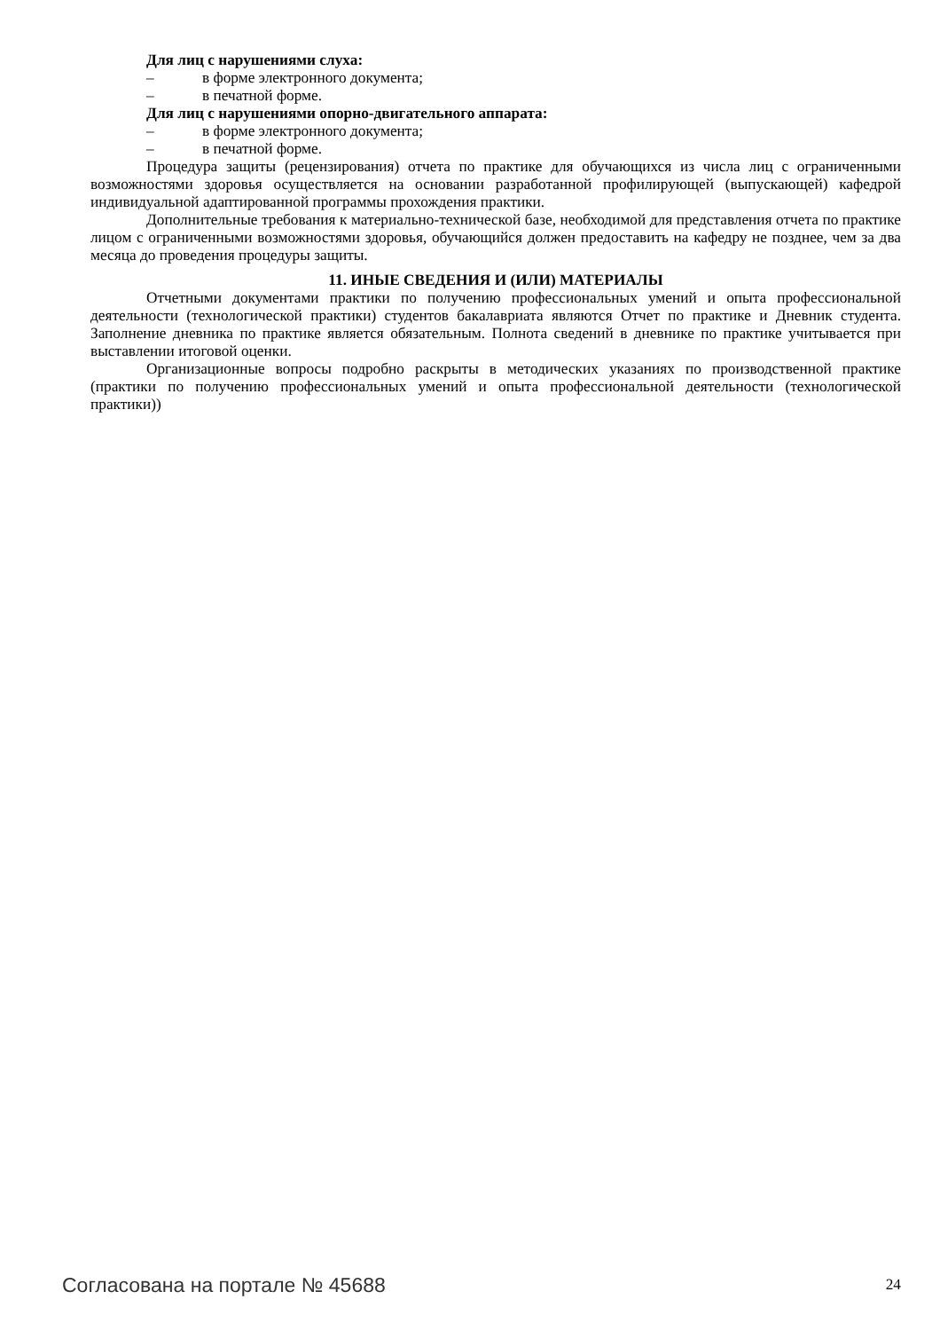Для лиц с нарушениями слуха:
– в форме электронного документа;
– в печатной форме.
Для лиц с нарушениями опорно-двигательного аппарата:
– в форме электронного документа;
– в печатной форме.
Процедура защиты (рецензирования) отчета по практике для обучающихся из числа лиц с ограниченными возможностями здоровья осуществляется на основании разработанной профилирующей (выпускающей) кафедрой индивидуальной адаптированной программы прохождения практики.
Дополнительные требования к материально-технической базе, необходимой для представления отчета по практике лицом с ограниченными возможностями здоровья, обучающийся должен предоставить на кафедру не позднее, чем за два месяца до проведения процедуры защиты.
11. ИНЫЕ СВЕДЕНИЯ И (ИЛИ) МАТЕРИАЛЫ
Отчетными документами практики по получению профессиональных умений и опыта профессиональной деятельности (технологической практики) студентов бакалавриата являются Отчет по практике и Дневник студента. Заполнение дневника по практике является обязательным. Полнота сведений в дневнике по практике учитывается при выставлении итоговой оценки.
Организационные вопросы подробно раскрыты в методических указаниях по производственной практике (практики по получению профессиональных умений и опыта профессиональной деятельности (технологической практики))
Согласована на портале № 45688 24